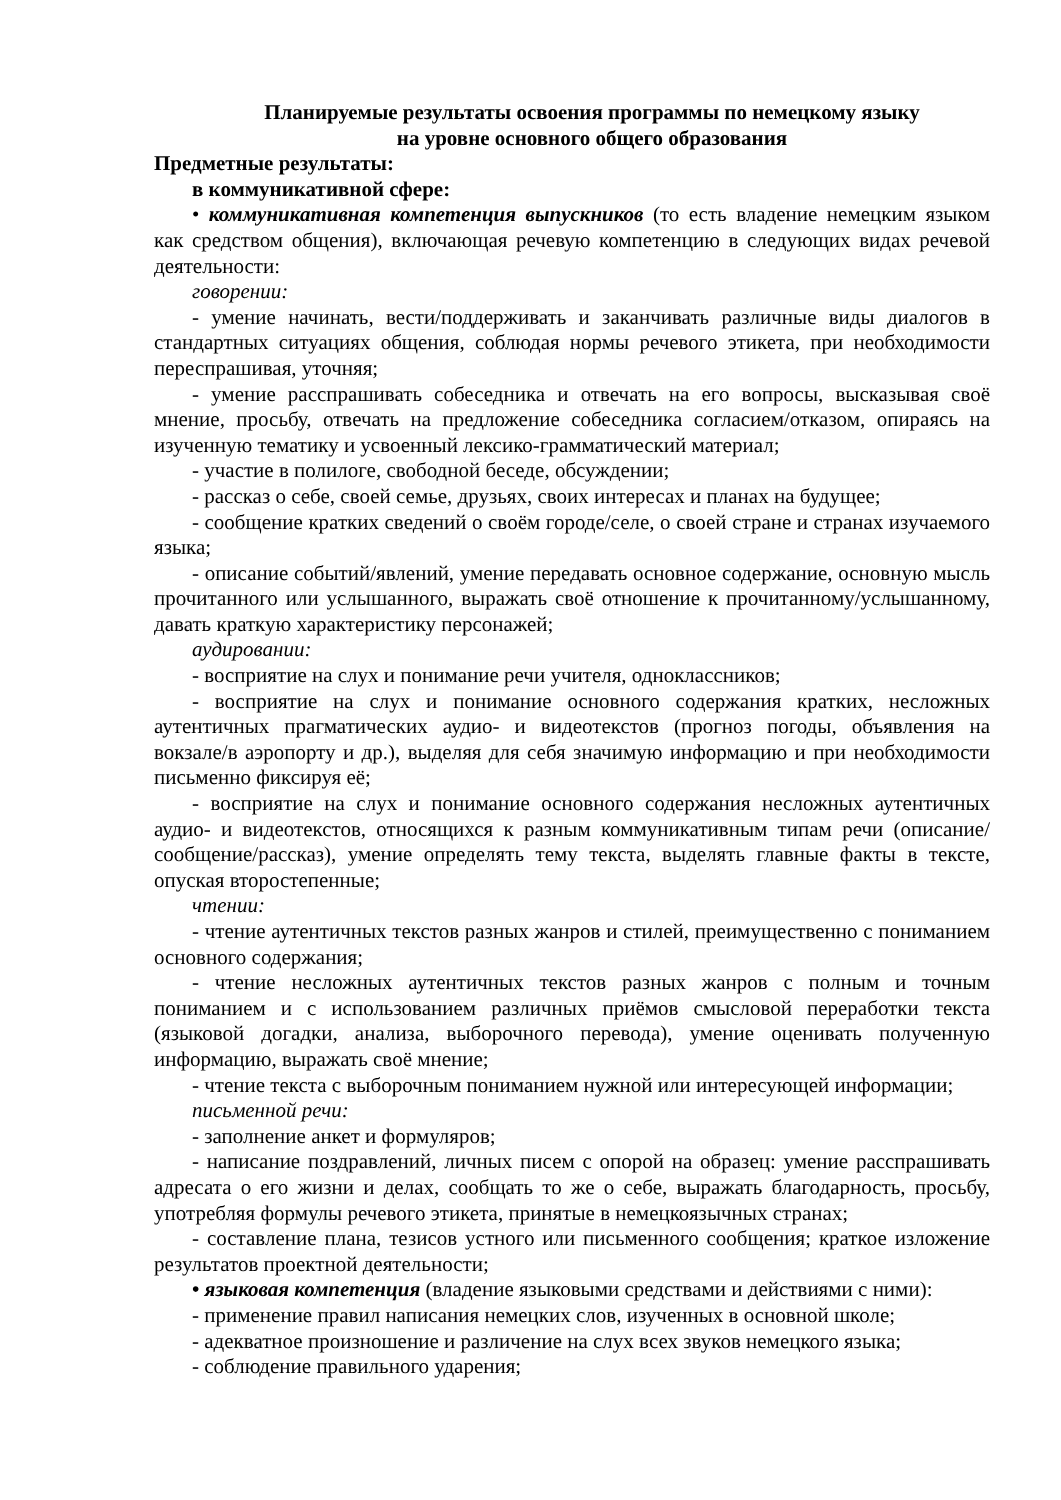Планируемые результаты освоения программы по немецкому языку
на уровне основного общего образования
Предметные результаты:
в коммуникативной сфере:
• коммуникативная компетенция выпускников (то есть владение немецким языком как средством общения), включающая речевую компетенцию в следующих видах речевой деятельности:
говорении:
- умение начинать, вести/поддерживать и заканчивать различные виды диалогов в стандартных ситуациях общения, соблюдая нормы речевого этикета, при необходимости переспрашивая, уточняя;
- умение расспрашивать собеседника и отвечать на его вопросы, высказывая своё мнение, просьбу, отвечать на предложение собеседника согласием/отказом, опираясь на изученную тематику и усвоенный лексико-грамматический материал;
- участие в полилоге, свободной беседе, обсуждении;
- рассказ о себе, своей семье, друзьях, своих интересах и планах на будущее;
- сообщение кратких сведений о своём городе/селе, о своей стране и странах изучаемого языка;
- описание событий/явлений, умение передавать основное содержание, основную мысль прочитанного или услышанного, выражать своё отношение к прочитанному/услышанному, давать краткую характеристику персонажей;
аудировании:
- восприятие на слух и понимание речи учителя, одноклассников;
- восприятие на слух и понимание основного содержания кратких, несложных аутентичных прагматических аудио- и видеотекстов (прогноз погоды, объявления на вокзале/в аэропорту и др.), выделяя для себя значимую информацию и при необходимости письменно фиксируя её;
- восприятие на слух и понимание основного содержания несложных аутентичных аудио- и видеотекстов, относящихся к разным коммуникативным типам речи (описание/сообщение/рассказ), умение определять тему текста, выделять главные факты в тексте, опуская второстепенные;
чтении:
- чтение аутентичных текстов разных жанров и стилей, преимущественно с пониманием основного содержания;
- чтение несложных аутентичных текстов разных жанров с полным и точным пониманием и с использованием различных приёмов смысловой переработки текста (языковой догадки, анализа, выборочного перевода), умение оценивать полученную информацию, выражать своё мнение;
- чтение текста с выборочным пониманием нужной или интересующей информации;
письменной речи:
- заполнение анкет и формуляров;
- написание поздравлений, личных писем с опорой на образец: умение расспрашивать адресата о его жизни и делах, сообщать то же о себе, выражать благодарность, просьбу, употребляя формулы речевого этикета, принятые в немецкоязычных странах;
- составление плана, тезисов устного или письменного сообщения; краткое изложение результатов проектной деятельности;
• языковая компетенция (владение языковыми средствами и действиями с ними):
- применение правил написания немецких слов, изученных в основной школе;
- адекватное произношение и различение на слух всех звуков немецкого языка;
- соблюдение правильного ударения;